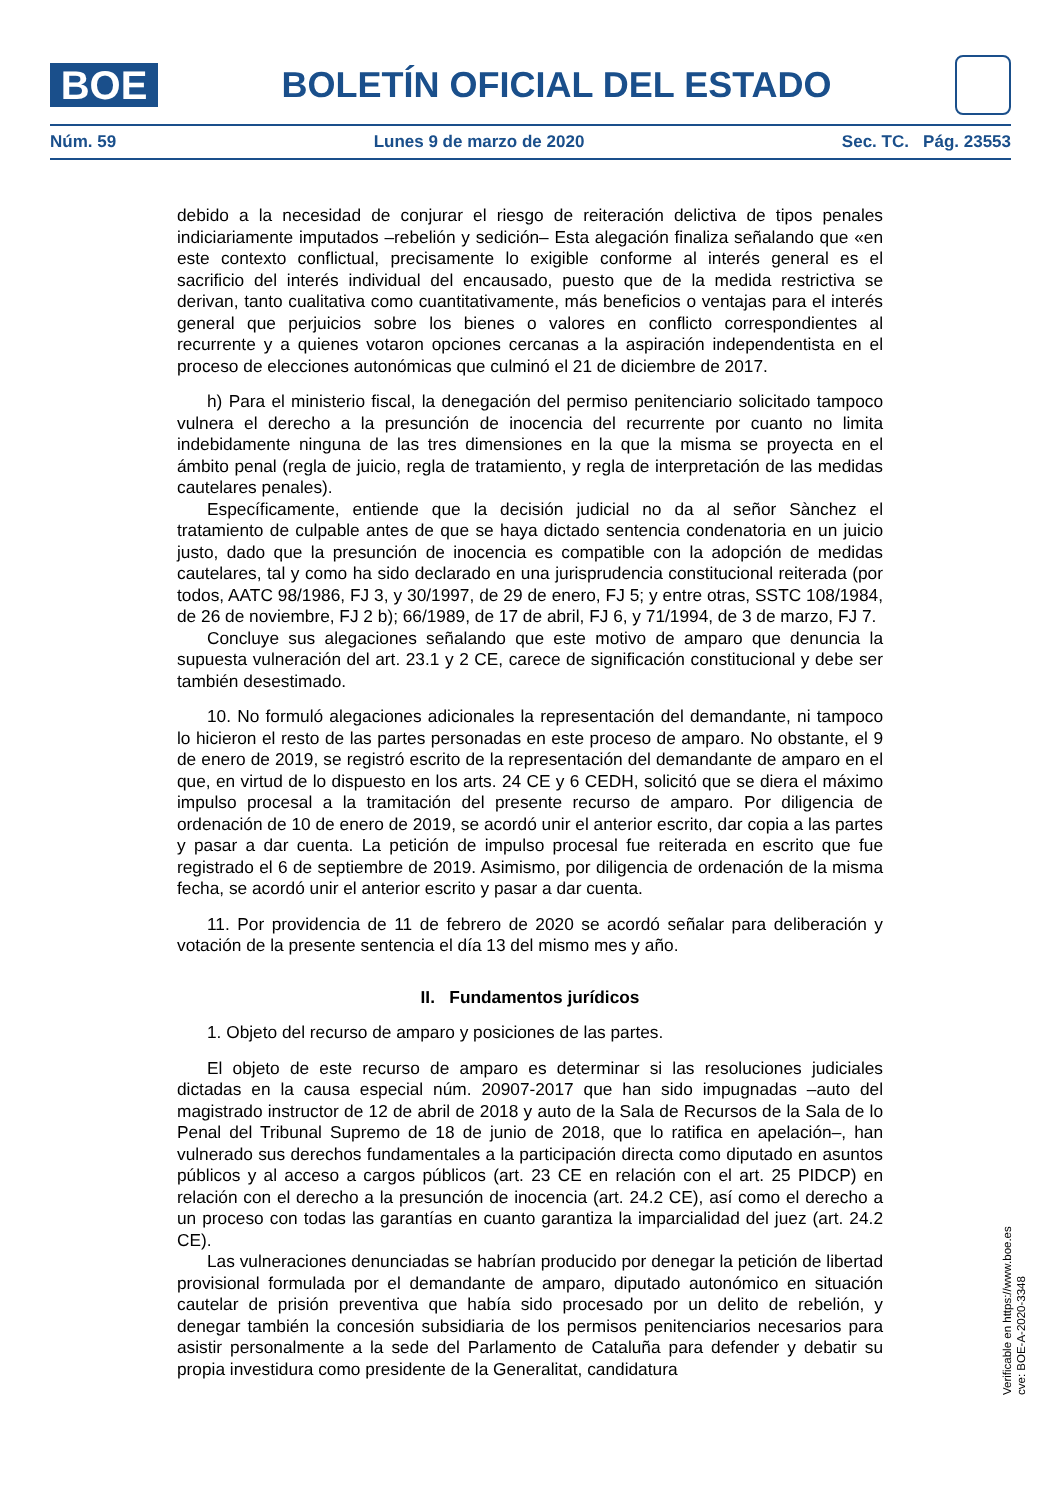BOE
BOLETÍN OFICIAL DEL ESTADO
Núm. 59 Lunes 9 de marzo de 2020 Sec. TC. Pág. 23553
debido a la necesidad de conjurar el riesgo de reiteración delictiva de tipos penales indiciariamente imputados –rebelión y sedición– Esta alegación finaliza señalando que «en este contexto conflictual, precisamente lo exigible conforme al interés general es el sacrificio del interés individual del encausado, puesto que de la medida restrictiva se derivan, tanto cualitativa como cuantitativamente, más beneficios o ventajas para el interés general que perjuicios sobre los bienes o valores en conflicto correspondientes al recurrente y a quienes votaron opciones cercanas a la aspiración independentista en el proceso de elecciones autonómicas que culminó el 21 de diciembre de 2017.
h) Para el ministerio fiscal, la denegación del permiso penitenciario solicitado tampoco vulnera el derecho a la presunción de inocencia del recurrente por cuanto no limita indebidamente ninguna de las tres dimensiones en la que la misma se proyecta en el ámbito penal (regla de juicio, regla de tratamiento, y regla de interpretación de las medidas cautelares penales).
Específicamente, entiende que la decisión judicial no da al señor Sànchez el tratamiento de culpable antes de que se haya dictado sentencia condenatoria en un juicio justo, dado que la presunción de inocencia es compatible con la adopción de medidas cautelares, tal y como ha sido declarado en una jurisprudencia constitucional reiterada (por todos, AATC 98/1986, FJ 3, y 30/1997, de 29 de enero, FJ 5; y entre otras, SSTC 108/1984, de 26 de noviembre, FJ 2 b); 66/1989, de 17 de abril, FJ 6, y 71/1994, de 3 de marzo, FJ 7.
Concluye sus alegaciones señalando que este motivo de amparo que denuncia la supuesta vulneración del art. 23.1 y 2 CE, carece de significación constitucional y debe ser también desestimado.
10. No formuló alegaciones adicionales la representación del demandante, ni tampoco lo hicieron el resto de las partes personadas en este proceso de amparo. No obstante, el 9 de enero de 2019, se registró escrito de la representación del demandante de amparo en el que, en virtud de lo dispuesto en los arts. 24 CE y 6 CEDH, solicitó que se diera el máximo impulso procesal a la tramitación del presente recurso de amparo. Por diligencia de ordenación de 10 de enero de 2019, se acordó unir el anterior escrito, dar copia a las partes y pasar a dar cuenta. La petición de impulso procesal fue reiterada en escrito que fue registrado el 6 de septiembre de 2019. Asimismo, por diligencia de ordenación de la misma fecha, se acordó unir el anterior escrito y pasar a dar cuenta.
11. Por providencia de 11 de febrero de 2020 se acordó señalar para deliberación y votación de la presente sentencia el día 13 del mismo mes y año.
II. Fundamentos jurídicos
1. Objeto del recurso de amparo y posiciones de las partes.
El objeto de este recurso de amparo es determinar si las resoluciones judiciales dictadas en la causa especial núm. 20907-2017 que han sido impugnadas –auto del magistrado instructor de 12 de abril de 2018 y auto de la Sala de Recursos de la Sala de lo Penal del Tribunal Supremo de 18 de junio de 2018, que lo ratifica en apelación–, han vulnerado sus derechos fundamentales a la participación directa como diputado en asuntos públicos y al acceso a cargos públicos (art. 23 CE en relación con el art. 25 PIDCP) en relación con el derecho a la presunción de inocencia (art. 24.2 CE), así como el derecho a un proceso con todas las garantías en cuanto garantiza la imparcialidad del juez (art. 24.2 CE).
Las vulneraciones denunciadas se habrían producido por denegar la petición de libertad provisional formulada por el demandante de amparo, diputado autonómico en situación cautelar de prisión preventiva que había sido procesado por un delito de rebelión, y denegar también la concesión subsidiaria de los permisos penitenciarios necesarios para asistir personalmente a la sede del Parlamento de Cataluña para defender y debatir su propia investidura como presidente de la Generalitat, candidatura
Verificable en https://www.boe.es
cve: BOE-A-2020-3348